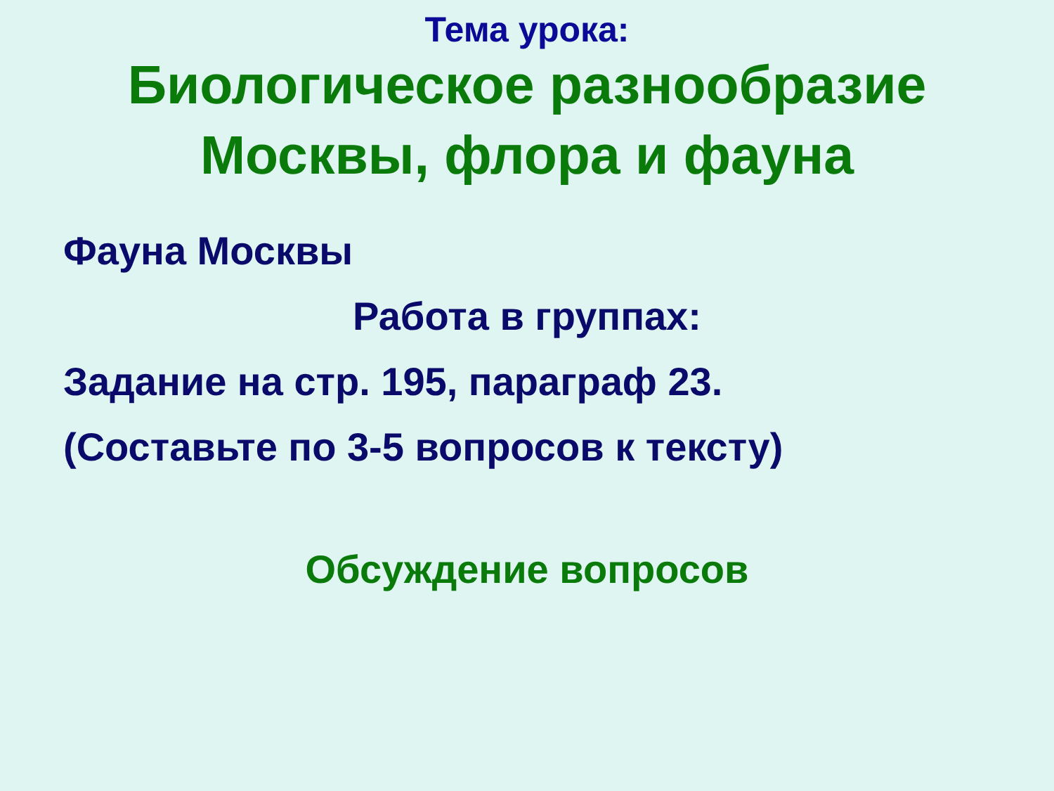Тема урока:
Биологическое разнообразие
Москвы, флора и фауна
Фауна Москвы
Работа в группах:
Задание на стр. 195, параграф 23.
(Составьте по 3-5 вопросов к тексту)
Обсуждение вопросов